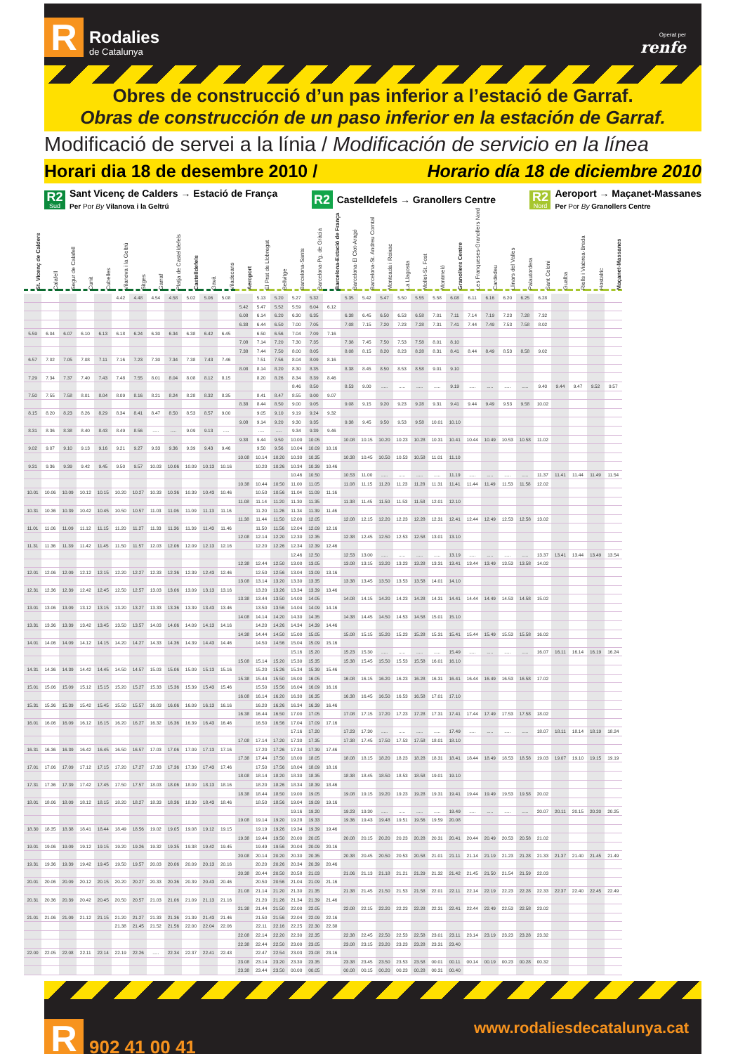R
Rodalies
de Catalunya
Operat per
renfe
Obres de construcció d’un pas inferior a l’estació de Garraf.
Obras de construcción de un paso inferior en la estación de Garraf.
Modificació de servei a la línia / Modificación de servicio en la línea
Horari dia 18 de desembre 2010 / Horario día 18 de diciembre 2010
R2
Sud
Sant Vicenç de Calders → Estació de França
Per Por By Vilanova i la Geltrú
R2
Castelldefels → Granollers Centre
R2
Nord
Aeroport → Maçanet-Massanes
Per Por By Granollers Centre
| St. Vicenç de Calders | Calafell | Segur de Calafell | Cunit | Cubelles | Vilanova i la Geltrú | Sitges | Garraf | Platja de Castelldefels | Castelldefels | Gavà | Viladecans | Aeroport | El Prat de Llobregat | Bellvitge | Barcelona-Sants | Barcelona-Pg. de Gràcia | Barcelona-Estació de França | Barcelona-El Clot-Aragó | Barcelona-St. Andreu Comtal | Montcada i Reixac | La Llagosta | Mollet-St. Fost | Montmeló | Granollers Centre | Les Franqueses-Granollers Nord | Cardedeu | Llinars del Valles | Palautordera | Sant Celoni | Gualba | Riells i Viabrea-Breda | Hostalric | Maçanet-Massanes |
| --- | --- | --- | --- | --- | --- | --- | --- | --- | --- | --- | --- | --- | --- | --- | --- | --- | --- | --- | --- | --- | --- | --- | --- | --- | --- | --- | --- | --- | --- | --- | --- | --- | --- |
| | | | | | 4.42 | 4.48 | 4.54 | 4.58 | 5.02 | 5.06 | 5.08 | | 5.13 | 5.20 | 5.27 | 5.32 | | 5.35 | 5.42 | 5.47 | 5.50 | 5.55 | 5.58 | 6.08 | 6.11 | 6.16 | 6.20 | 6.25 | 6.28 | | | | |
| | | | | | | | | | | | | 5.42 | 5.47 | 5.52 | 5.59 | 6.04 | 6.12 | | | | | | | | | | | | | | | | |
| | | | | | | | | | | | | 6.08 | 6.14 | 6.20 | 6.30 | 6.35 | | 6.38 | 6.45 | 6.50 | 6.53 | 6.58 | 7.01 | 7.11 | 7.14 | 7.19 | 7.23 | 7.28 | 7.32 | | | | |
| | | | | | | | | | | | | 6.38 | 6.44 | 6.50 | 7.00 | 7.05 | | 7.08 | 7.15 | 7.20 | 7.23 | 7.28 | 7.31 | 7.41 | 7.44 | 7.49 | 7.53 | 7.58 | 8.02 | | | | |
| 5.59 | 6.04 | 6.07 | 6.10 | 6.13 | 6.18 | 6.24 | 6.30 | 6.34 | 6.38 | 6.42 | 6.45 | | 6.50 | 6.56 | 7.04 | 7.09 | 7.16 | | | | | | | | | | | | | | | | |
| | | | | | | | | | | | | 7.08 | 7.14 | 7.20 | 7.30 | 7.35 | | 7.38 | 7.45 | 7.50 | 7.53 | 7.58 | 8.01 | 8.10 | | | | | | | | | |
| | | | | | | | | | | | | 7.38 | 7.44 | 7.50 | 8.00 | 8.05 | | 8.08 | 8.15 | 8.20 | 8.23 | 8.28 | 8.31 | 8.41 | 8.44 | 8.49 | 8.53 | 8.58 | 9.02 | | | | |
| 6.57 | 7.02 | 7.05 | 7.08 | 7.11 | 7.16 | 7.23 | 7.30 | 7.34 | 7.38 | 7.43 | 7.46 | | 7.51 | 7.56 | 8.04 | 8.09 | 8.16 | | | | | | | | | | | | | | | | |
| | | | | | | | | | | | | 8.08 | 8.14 | 8.20 | 8.30 | 8.35 | | 8.38 | 8.45 | 8.50 | 8.53 | 8.58 | 9.01 | 9.10 | | | | | | | | | |
| 7.29 | 7.34 | 7.37 | 7.40 | 7.43 | 7.48 | 7.55 | 8.01 | 8.04 | 8.08 | 8.12 | 8.15 | | 8.20 | 8.26 | 8.34 | 8.39 | 8.46 | | | | | | | | | | | | | | | | |
| | | | | | | | | | | | | | | | 8.46 | 8.50 | | 8.53 | 9.00 | ..... | ..... | ..... | ..... | 9.19 | ..... | ..... | ..... | ..... | 9.40 | 9.44 | 9.47 | 9.52 | 9.57 |
| 7.50 | 7.55 | 7.58 | 8.01 | 8.04 | 8.09 | 8.16 | 8.21 | 8.24 | 8.28 | 8.32 | 8.35 | | 8.41 | 8.47 | 8.55 | 9.00 | 9.07 | | | | | | | | | | | | | | | | |
| | | | | | | | | | | | | 8.38 | 8.44 | 8.50 | 9.00 | 9.05 | | 9.08 | 9.15 | 9.20 | 9.23 | 9.28 | 9.31 | 9.41 | 9.44 | 9.49 | 9.53 | 9.58 | 10.02 | | | | |
| 8.15 | 8.20 | 8.23 | 8.26 | 8.29 | 8.34 | 8.41 | 8.47 | 8.50 | 8.53 | 8.57 | 9.00 | | 9.05 | 9.10 | 9.19 | 9.24 | 9.32 | | | | | | | | | | | | | | | | |
| | | | | | | | | | | | | 9.08 | 9.14 | 9.20 | 9.30 | 9.35 | | 9.38 | 9.45 | 9.50 | 9.53 | 9.58 | 10.01 | 10.10 | | | | | | | | | |
| 8.31 | 8.36 | 8.38 | 8.40 | 8.43 | 8.49 | 8.56 | ..... | ..... | 9.09 | 9.13 | ..... | | ..... | ..... | 9.34 | 9.39 | 9.46 | | | | | | | | | | | | | | | | |
| | | | | | | | | | | | | 9.38 | 9.44 | 9.50 | 10.00 | 10.05 | | 10.08 | 10.15 | 10.20 | 10.23 | 10.28 | 10.31 | 10.41 | 10.44 | 10.49 | 10.53 | 10.58 | 11.02 | | | | |
| 9.02 | 9.07 | 9.10 | 9.13 | 9.16 | 9.21 | 9.27 | 9.33 | 9.36 | 9.39 | 9.43 | 9.46 | | 9.50 | 9.56 | 10.04 | 10.09 | 10.16 | | | | | | | | | | | | | | | | |
| | | | | | | | | | | | | 10.08 | 10.14 | 10.20 | 10.30 | 10.35 | | 10.38 | 10.45 | 10.50 | 10.53 | 10.58 | 11.01 | 11.10 | | | | | | | | | |
| 9.31 | 9.36 | 9.39 | 9.42 | 9.45 | 9.50 | 9.57 | 10.03 | 10.06 | 10.09 | 10.13 | 10.16 | | 10.20 | 10.26 | 10.34 | 10.39 | 10.46 | | | | | | | | | | | | | | | | |
| | | | | | | | | | | | | | | | 10.46 | 10.50 | | 10.53 | 11.00 | ..... | ..... | ..... | ..... | 11.19 | ..... | ..... | ..... | ..... | 11.37 | 11.41 | 11.44 | 11.49 | 11.54 |
| | | | | | | | | | | | | 10.38 | 10.44 | 10.50 | 11.00 | 11.05 | | 11.08 | 11.15 | 11.20 | 11.23 | 11.28 | 11.31 | 11.41 | 11.44 | 11.49 | 11.53 | 11.58 | 12.02 | | | | |
| 10.01 | 10.06 | 10.09 | 10.12 | 10.15 | 10.20 | 10.27 | 10.33 | 10.36 | 10.39 | 10.43 | 10.46 | | 10.50 | 10.56 | 11.04 | 11.09 | 11.16 | | | | | | | | | | | | | | | | |
| | | | | | | | | | | | | 11.08 | 11.14 | 11.20 | 11.30 | 11.35 | | 11.38 | 11.45 | 11.50 | 11.53 | 11.58 | 12.01 | 12.10 | | | | | | | | | |
| 10.31 | 10.36 | 10.39 | 10.42 | 10.45 | 10.50 | 10.57 | 11.03 | 11.06 | 11.09 | 11.13 | 11.16 | | 11.20 | 11.26 | 11.34 | 11.39 | 11.46 | | | | | | | | | | | | | | | | |
| | | | | | | | | | | | | 11.38 | 11.44 | 11.50 | 12.00 | 12.05 | | 12.08 | 12.15 | 12.20 | 12.23 | 12.28 | 12.31 | 12.41 | 12.44 | 12.49 | 12.53 | 12.58 | 13.02 | | | | |
| 11.01 | 11.06 | 11.09 | 11.12 | 11.15 | 11.20 | 11.27 | 11.33 | 11.36 | 11.39 | 11.43 | 11.46 | | 11.50 | 11.56 | 12.04 | 12.09 | 12.16 | | | | | | | | | | | | | | | | |
| | | | | | | | | | | | | 12.08 | 12.14 | 12.20 | 12.30 | 12.35 | | 12.38 | 12.45 | 12.50 | 12.53 | 12.58 | 13.01 | 13.10 | | | | | | | | | |
| 11.31 | 11.36 | 11.39 | 11.42 | 11.45 | 11.50 | 11.57 | 12.03 | 12.06 | 12.09 | 12.13 | 12.16 | | 12.20 | 12.26 | 12.34 | 12.39 | 12.46 | | | | | | | | | | | | | | | | |
| | | | | | | | | | | | | | | | 12.46 | 12.50 | | 12.53 | 13.00 | ..... | ..... | ..... | ..... | 13.19 | ..... | ..... | ..... | ..... | 13.37 | 13.41 | 13.44 | 13.49 | 13.54 |
| | | | | | | | | | | | | 12.38 | 12.44 | 12.50 | 13.00 | 13.05 | | 13.08 | 13.15 | 13.20 | 13.23 | 13.28 | 13.31 | 13.41 | 13.44 | 13.49 | 13.53 | 13.58 | 14.02 | | | | |
| 12.01 | 12.06 | 12.09 | 12.12 | 12.15 | 12.20 | 12.27 | 12.33 | 12.36 | 12.39 | 12.43 | 12.46 | | 12.50 | 12.56 | 13.04 | 13.09 | 13.16 | | | | | | | | | | | | | | | | |
| | | | | | | | | | | | | 13.08 | 13.14 | 13.20 | 13.30 | 13.35 | | 13.38 | 13.45 | 13.50 | 13.53 | 13.58 | 14.01 | 14.10 | | | | | | | | | |
| 12.31 | 12.36 | 12.39 | 12.42 | 12.45 | 12.50 | 12.57 | 13.03 | 13.06 | 13.09 | 13.13 | 13.16 | | 13.20 | 13.26 | 13.34 | 13.39 | 13.46 | | | | | | | | | | | | | | | | |
| | | | | | | | | | | | | 13.38 | 13.44 | 13.50 | 14.00 | 14.05 | | 14.08 | 14.15 | 14.20 | 14.23 | 14.28 | 14.31 | 14.41 | 14.44 | 14.49 | 14.53 | 14.58 | 15.02 | | | | |
| 13.01 | 13.06 | 13.09 | 13.12 | 13.15 | 13.20 | 13.27 | 13.33 | 13.36 | 13.39 | 13.43 | 13.46 | | 13.50 | 13.56 | 14.04 | 14.09 | 14.16 | | | | | | | | | | | | | | | | |
| | | | | | | | | | | | | 14.08 | 14.14 | 14.20 | 14.30 | 14.35 | | 14.38 | 14.45 | 14.50 | 14.53 | 14.58 | 15.01 | 15.10 | | | | | | | | | |
| 13.31 | 13.36 | 13.39 | 13.42 | 13.45 | 13.50 | 13.57 | 14.03 | 14.06 | 14.09 | 14.13 | 14.16 | | 14.20 | 14.26 | 14.34 | 14.39 | 14.46 | | | | | | | | | | | | | | | | |
| | | | | | | | | | | | | 14.38 | 14.44 | 14.50 | 15.00 | 15.05 | | 15.08 | 15.15 | 15.20 | 15.23 | 15.28 | 15.31 | 15.41 | 15.44 | 15.49 | 15.53 | 15.58 | 16.02 | | | | |
| 14.01 | 14.06 | 14.09 | 14.12 | 14.15 | 14.20 | 14.27 | 14.33 | 14.36 | 14.39 | 14.43 | 14.46 | | 14.50 | 14.56 | 15.04 | 15.09 | 15.16 | | | | | | | | | | | | | | | | |
| | | | | | | | | | | | | | | | 15.16 | 15.20 | | 15.23 | 15.30 | ..... | ..... | ..... | ..... | 15.49 | ..... | ..... | ..... | ..... | 16.07 | 16.11 | 16.14 | 16.19 | 16.24 |
| | | | | | | | | | | | | 15.08 | 15.14 | 15.20 | 15.30 | 15.35 | | 15.38 | 15.45 | 15.50 | 15.53 | 15.58 | 16.01 | 16.10 | | | | | | | | | |
| 14.31 | 14.36 | 14.39 | 14.42 | 14.45 | 14.50 | 14.57 | 15.03 | 15.06 | 15.09 | 15.13 | 15.16 | | 15.20 | 15.26 | 15.34 | 15.39 | 15.46 | | | | | | | | | | | | | | | | |
| | | | | | | | | | | | | 15.38 | 15.44 | 15.50 | 16.00 | 16.05 | | 16.08 | 16.15 | 16.20 | 16.23 | 16.28 | 16.31 | 16.41 | 16.44 | 16.49 | 16.53 | 16.58 | 17.02 | | | | |
| 15.01 | 15.06 | 15.09 | 15.12 | 15.15 | 15.20 | 15.27 | 15.33 | 15.36 | 15.39 | 15.43 | 15.46 | | 15.50 | 15.56 | 16.04 | 16.09 | 16.16 | | | | | | | | | | | | | | | | |
| | | | | | | | | | | | | 16.08 | 16.14 | 16.20 | 16.30 | 16.35 | | 16.38 | 16.45 | 16.50 | 16.53 | 16.58 | 17.01 | 17.10 | | | | | | | | | |
| 15.31 | 15.36 | 15.39 | 15.42 | 15.45 | 15.50 | 15.57 | 16.03 | 16.06 | 16.09 | 16.13 | 16.16 | | 16.20 | 16.26 | 16.34 | 16.39 | 16.46 | | | | | | | | | | | | | | | | |
| | | | | | | | | | | | | 16.38 | 16.44 | 16.50 | 17.00 | 17.05 | | 17.08 | 17.15 | 17.20 | 17.23 | 17.28 | 17.31 | 17.41 | 17.44 | 17.49 | 17.53 | 17.58 | 18.02 | | | | |
| 16.01 | 16.06 | 16.09 | 16.12 | 16.15 | 16.20 | 16.27 | 16.32 | 16.36 | 16.39 | 16.43 | 16.46 | | 16.50 | 16.56 | 17.04 | 17.09 | 17.16 | | | | | | | | | | | | | | | | |
| | | | | | | | | | | | | | | | 17.16 | 17.20 | | 17.23 | 17.30 | ..... | ..... | ..... | ..... | 17.49 | ..... | ..... | ..... | ..... | 18.07 | 18.11 | 18.14 | 18.19 | 18.24 |
| | | | | | | | | | | | | 17.08 | 17.14 | 17.20 | 17.30 | 17.35 | | 17.38 | 17.45 | 17.50 | 17.53 | 17.58 | 18.01 | 18.10 | | | | | | | | | |
| 16.31 | 16.36 | 16.39 | 16.42 | 16.45 | 16.50 | 16.57 | 17.03 | 17.06 | 17.09 | 17.13 | 17.16 | | 17.20 | 17.26 | 17.34 | 17.39 | 17.46 | | | | | | | | | | | | | | | | |
| | | | | | | | | | | | | 17.38 | 17.44 | 17.50 | 18.00 | 18.05 | | 18.08 | 18.15 | 18.20 | 18.23 | 18.28 | 18.31 | 18.41 | 18.44 | 18.49 | 18.53 | 18.58 | 19.03 | 19.07 | 19.10 | 19.15 | 19.19 |
| 17.01 | 17.06 | 17.09 | 17.12 | 17.15 | 17.20 | 17.27 | 17.33 | 17.36 | 17.39 | 17.43 | 17.46 | | 17.50 | 17.56 | 18.04 | 18.09 | 18.16 | | | | | | | | | | | | | | | | |
| | | | | | | | | | | | | 18.08 | 18.14 | 18.20 | 18.30 | 18.35 | | 18.38 | 18.45 | 18.50 | 18.53 | 18.58 | 19.01 | 19.10 | | | | | | | | | |
| 17.31 | 17.36 | 17.39 | 17.42 | 17.45 | 17.50 | 17.57 | 18.03 | 18.06 | 18.09 | 18.13 | 18.16 | | 18.20 | 18.26 | 18.34 | 18.39 | 18.46 | | | | | | | | | | | | | | | | |
| | | | | | | | | | | | | 18.38 | 18.44 | 18.50 | 19.00 | 19.05 | | 19.08 | 19.15 | 19.20 | 19.23 | 19.28 | 19.31 | 19.41 | 19.44 | 19.49 | 19.53 | 19.58 | 20.02 | | | | |
| 18.01 | 18.06 | 18.09 | 18.12 | 18.15 | 18.20 | 18.27 | 18.33 | 18.36 | 18.39 | 18.43 | 18.46 | | 18.50 | 18.56 | 19.04 | 19.09 | 19.16 | | | | | | | | | | | | | | | | |
| | | | | | | | | | | | | | | | 19.16 | 19.20 | | 19.23 | 19.30 | ..... | ..... | ..... | ..... | 19.49 | ..... | ..... | ..... | ..... | 20.07 | 20.11 | 20.15 | 20.20 | 20.25 |
| | | | | | | | | | | | | 19.08 | 19.14 | 19.20 | 19.28 | 19.33 | | 19.36 | 19.43 | 19.48 | 19.51 | 19.56 | 19.59 | 20.08 | | | | | | | | | |
| 18.30 | 18.35 | 18.38 | 18.41 | 18.44 | 18.49 | 18.56 | 19.02 | 19.05 | 19.08 | 19.12 | 19.15 | | 19.19 | 19.26 | 19.34 | 19.39 | 19.46 | | | | | | | | | | | | | | | | |
| | | | | | | | | | | | | 19.38 | 19.44 | 19.50 | 20.00 | 20.05 | | 20.08 | 20.15 | 20.20 | 20.23 | 20.28 | 20.31 | 20.41 | 20.44 | 20.49 | 20.53 | 20.58 | 21.02 | | | | |
| 19.01 | 19.06 | 19.09 | 19.12 | 19.15 | 19.20 | 19.26 | 19.32 | 19.35 | 19.38 | 19.42 | 19.45 | | 19.49 | 19.56 | 20.04 | 20.09 | 20.16 | | | | | | | | | | | | | | | | |
| | | | | | | | | | | | | 20.08 | 20.14 | 20.20 | 20.30 | 20.35 | | 20.38 | 20.45 | 20.50 | 20.53 | 20.58 | 21.01 | 21.11 | 21.14 | 21.19 | 21.23 | 21.28 | 21.33 | 21.37 | 21.40 | 21.45 | 21.49 |
| 19.31 | 19.36 | 19.39 | 19.42 | 19.45 | 19.50 | 19.57 | 20.03 | 20.06 | 20.09 | 20.13 | 20.16 | | 20.20 | 20.26 | 20.34 | 20.39 | 20.46 | | | | | | | | | | | | | | | | |
| | | | | | | | | | | | | 20.38 | 20.44 | 20.50 | 20.58 | 21.03 | | 21.06 | 21.13 | 21.18 | 21.21 | 21.29 | 21.32 | 21.42 | 21.45 | 21.50 | 21.54 | 21.59 | 22.03 | | | | |
| 20.01 | 20.06 | 20.09 | 20.12 | 20.15 | 20.20 | 20.27 | 20.33 | 20.36 | 20.39 | 20.43 | 20.46 | | 20.50 | 20.56 | 21.04 | 21.09 | 21.16 | | | | | | | | | | | | | | | | |
| | | | | | | | | | | | | 21.08 | 21.14 | 21.20 | 21.30 | 21.35 | | 21.38 | 21.45 | 21.50 | 21.53 | 21.58 | 22.01 | 22.11 | 22.14 | 22.19 | 22.23 | 22.28 | 22.33 | 22.37 | 22.40 | 22.45 | 22.49 |
| 20.31 | 20.36 | 20.39 | 20.42 | 20.45 | 20.50 | 20.57 | 21.03 | 21.06 | 21.09 | 21.13 | 21.16 | | 21.20 | 21.26 | 21.34 | 21.39 | 21.46 | | | | | | | | | | | | | | | | |
| | | | | | | | | | | | | 21.38 | 21.44 | 21.50 | 22.00 | 22.05 | | 22.08 | 22.15 | 22.20 | 22.23 | 22.28 | 22.31 | 22.41 | 22.44 | 22.49 | 22.53 | 22.58 | 23.02 | | | | |
| 21.01 | 21.06 | 21.09 | 21.12 | 21.15 | 21.20 | 21.27 | 21.33 | 21.36 | 21.39 | 21.43 | 21.46 | | 21.50 | 21.56 | 22.04 | 22.09 | 22.16 | | | | | | | | | | | | | | | | |
| | | | | | 21.38 | 21.45 | 21.52 | 21.56 | 22.00 | 22.04 | 22.06 | | 22.11 | 22.16 | 22.25 | 22.30 | 22.38 | | | | | | | | | | | | | | | | |
| | | | | | | | | | | | | 22.08 | 22.14 | 22.20 | 22.30 | 22.35 | | 22.38 | 22.45 | 22.50 | 22.53 | 22.58 | 23.01 | 23.11 | 23.14 | 23.19 | 23.23 | 23.28 | 23.32 | | | | |
| | | | | | | | | | | | | 22.38 | 22.44 | 22.50 | 23.00 | 23.05 | | 23.08 | 23.15 | 23.20 | 23.23 | 23.28 | 23.31 | 23.40 | | | | | | | | | |
| 22.00 | 22.05 | 22.08 | 22.11 | 22.14 | 22.19 | 22.26 | ..... | 22.34 | 22.37 | 22.41 | 22.43 | | 22.47 | 22.54 | 23.03 | 23.08 | 23.16 | | | | | | | | | | | | | | | | |
| | | | | | | | | | | | | 23.08 | 23.14 | 23.20 | 23.30 | 23.35 | | 23.38 | 23.45 | 23.50 | 23.53 | 23.58 | 00.01 | 00.11 | 00.14 | 00.19 | 00.23 | 00.28 | 00.32 | | | | |
| | | | | | | | | | | | | 23.38 | 23.44 | 23.50 | 00.00 | 00.05 | | 00.08 | 00.15 | 00.20 | 00.23 | 00.28 | 00.31 | 00.40 | | | | | | | | | |
R
902 41 00 41
www.rodaliesdecatalunya.cat